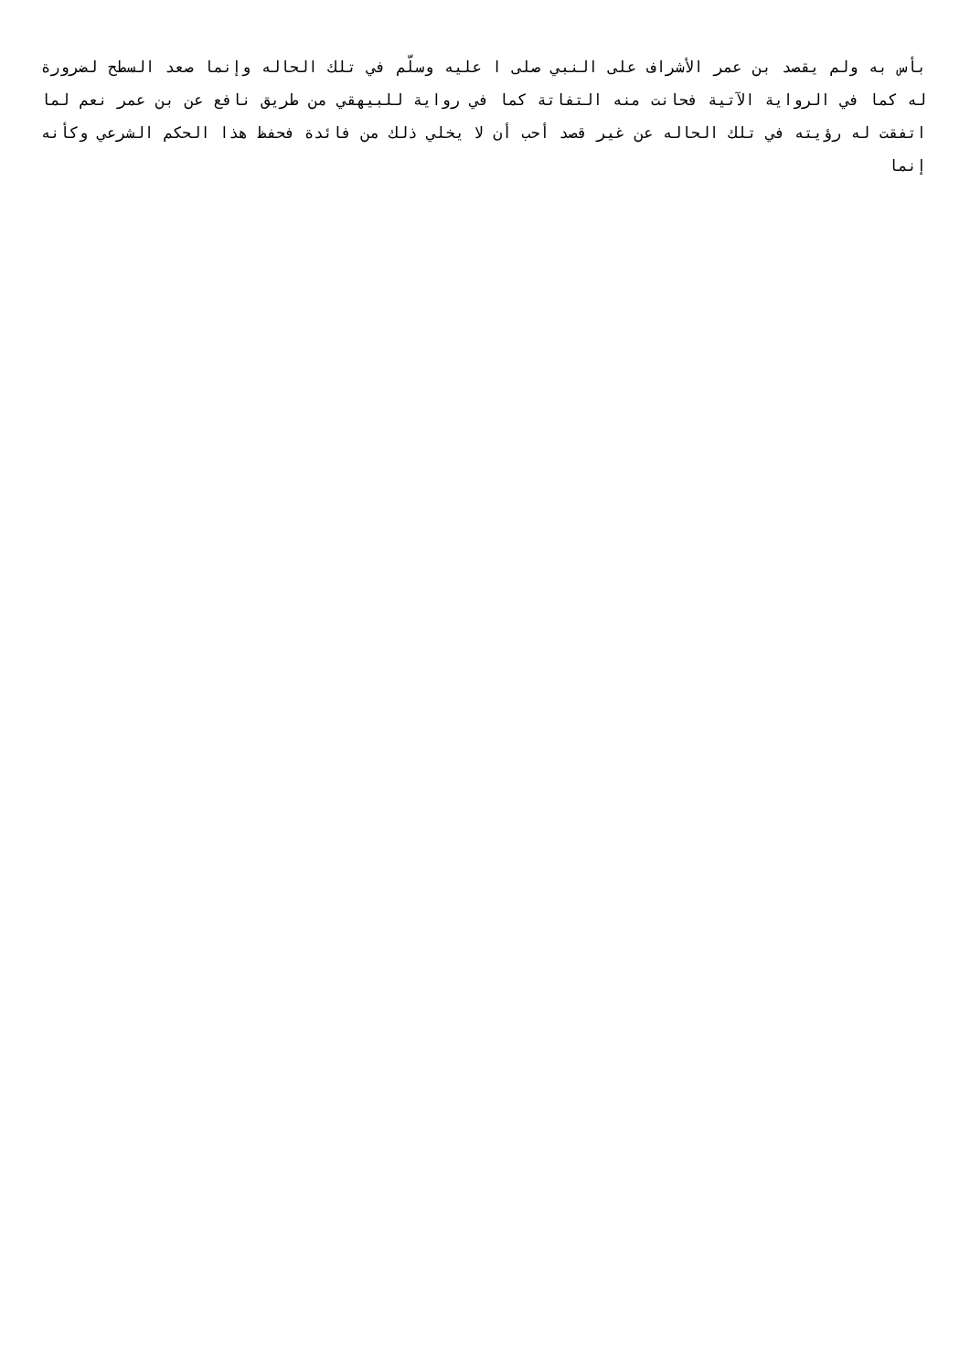بأس به ولم يقصد بن عمر الأشراف على النبي صلى ا عليه وسلّم في تلك الحاله وإنما صعد السطح لضرورة له كما في الرواية الآتية فحانت منه التفاتة كما في رواية للبيهقي من طريق نافع عن بن عمر نعم لما اتفقت له رؤيته في تلك الحاله عن غير قصد أحب أن لا يخلي ذلك من فائدة فحفظ هذا الحكم الشرعي وكأنه إنما